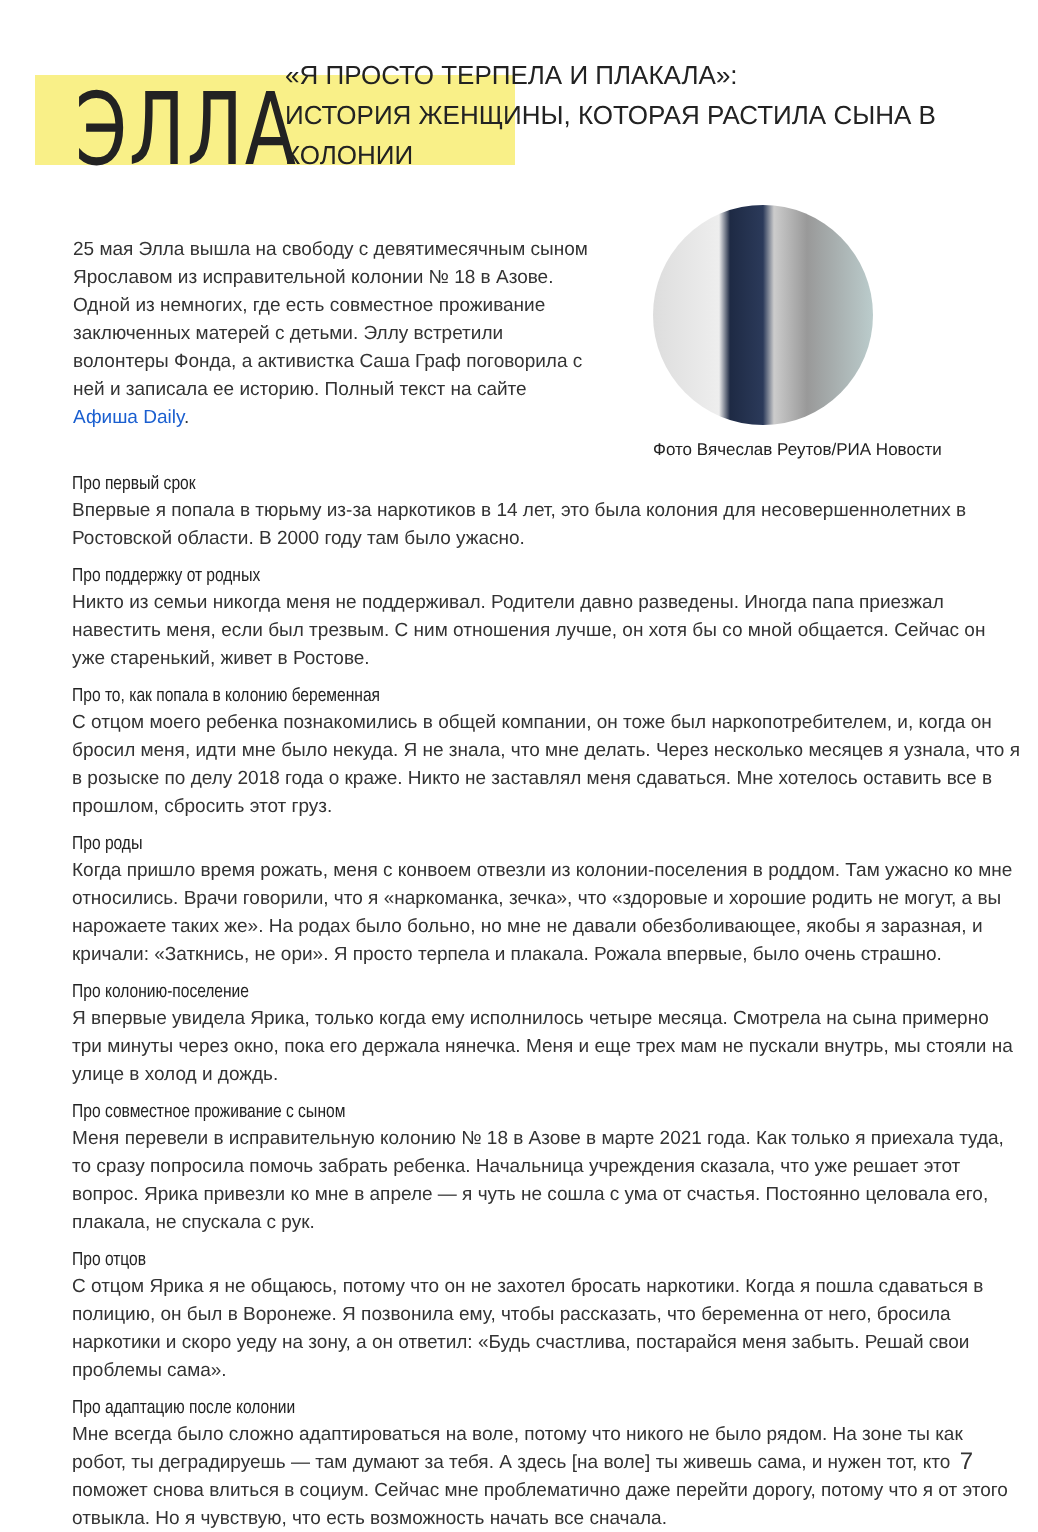ЭЛЛА
«Я ПРОСТО ТЕРПЕЛА И ПЛАКАЛА»:
ИСТОРИЯ ЖЕНЩИНЫ, КОТОРАЯ РАСТИЛА СЫНА В КОЛОНИИ
25 мая Элла вышла на свободу с девятимесячным сыном Ярославом из исправительной колонии № 18 в Азове. Одной из немногих, где есть совместное проживание заключенных матерей с детьми. Эллу встретили волонтеры Фонда, а активистка Саша Граф поговорила с ней и записала ее историю. Полный текст на сайте Афиша Daily.
Фото Вячеслав Реутов/РИА Новости
Про первый срок
Впервые я попала в тюрьму из-за наркотиков в 14 лет, это была колония для несовершеннолетних в Ростовской области. В 2000 году там было ужасно.
Про поддержку от родных
Никто из семьи никогда меня не поддерживал. Родители давно разведены. Иногда папа приезжал навестить меня, если был трезвым. С ним отношения лучше, он хотя бы со мной общается. Сейчас он уже старенький, живет в Ростове.
Про то, как попала в колонию беременная
С отцом моего ребенка познакомились в общей компании, он тоже был наркопотребителем, и, когда он бросил меня, идти мне было некуда. Я не знала, что мне делать. Через несколько месяцев я узнала, что я в розыске по делу 2018 года о краже. Никто не заставлял меня сдаваться. Мне хотелось оставить все в прошлом, сбросить этот груз.
Про роды
Когда пришло время рожать, меня с конвоем отвезли из колонии-поселения в роддом. Там ужасно ко мне относились. Врачи говорили, что я «наркоманка, зечка», что «здоровые и хорошие родить не могут, а вы нарожаете таких же». На родах было больно, но мне не давали обезболивающее, якобы я заразная, и кричали: «Заткнись, не ори». Я просто терпела и плакала. Рожала впервые, было очень страшно.
Про колонию-поселение
Я впервые увидела Ярика, только когда ему исполнилось четыре месяца. Смотрела на сына примерно три минуты через окно, пока его держала нянечка. Меня и еще трех мам не пускали внутрь, мы стояли на улице в холод и дождь.
Про совместное проживание с сыном
Меня перевели в исправительную колонию № 18 в Азове в марте 2021 года. Как только я приехала туда, то сразу попросила помочь забрать ребенка. Начальница учреждения сказала, что уже решает этот вопрос. Ярика привезли ко мне в апреле — я чуть не сошла с ума от счастья. Постоянно целовала его, плакала, не спускала с рук.
Про отцов
С отцом Ярика я не общаюсь, потому что он не захотел бросать наркотики. Когда я пошла сдаваться в полицию, он был в Воронеже. Я позвонила ему, чтобы рассказать, что беременна от него, бросила наркотики и скоро уеду на зону, а он ответил: «Будь счастлива, постарайся меня забыть. Решай свои проблемы сама».
Про адаптацию после колонии
Мне всегда было сложно адаптироваться на воле, потому что никого не было рядом. На зоне ты как робот, ты деградируешь — там думают за тебя. А здесь [на воле] ты живешь сама, и нужен тот, кто поможет снова влиться в социум. Сейчас мне проблематично даже перейти дорогу, потому что я от этого отвыкла. Но я чувствую, что есть возможность начать все сначала.
7